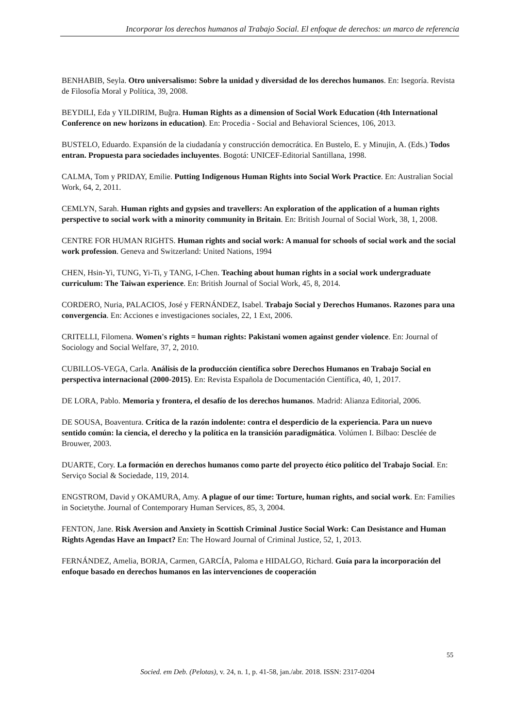Incorporar los derechos humanos al Trabajo Social. El enfoque de derechos: un marco de referencia
BENHABIB, Seyla. Otro universalismo: Sobre la unidad y diversidad de los derechos humanos. En: Isegoría. Revista de Filosofía Moral y Política, 39, 2008.
BEYDILI, Eda y YILDIRIM, Buğra. Human Rights as a dimension of Social Work Education (4th International Conference on new horizons in education). En: Procedia - Social and Behavioral Sciences, 106, 2013.
BUSTELO, Eduardo. Expansión de la ciudadanía y construcción democrática. En Bustelo, E. y Minujin, A. (Eds.) Todos entran. Propuesta para sociedades incluyentes. Bogotá: UNICEF-Editorial Santillana, 1998.
CALMA, Tom y PRIDAY, Emilie. Putting Indigenous Human Rights into Social Work Practice. En: Australian Social Work, 64, 2, 2011.
CEMLYN, Sarah. Human rights and gypsies and travellers: An exploration of the application of a human rights perspective to social work with a minority community in Britain. En: British Journal of Social Work, 38, 1, 2008.
CENTRE FOR HUMAN RIGHTS. Human rights and social work: A manual for schools of social work and the social work profession. Geneva and Switzerland: United Nations, 1994
CHEN, Hsin-Yi, TUNG, Yi-Ti, y TANG, I-Chen. Teaching about human rights in a social work undergraduate curriculum: The Taiwan experience. En: British Journal of Social Work, 45, 8, 2014.
CORDERO, Nuria, PALACIOS, José y FERNÁNDEZ, Isabel. Trabajo Social y Derechos Humanos. Razones para una convergencia. En: Acciones e investigaciones sociales, 22, 1 Ext, 2006.
CRITELLI, Filomena. Women's rights = human rights: Pakistani women against gender violence. En: Journal of Sociology and Social Welfare, 37, 2, 2010.
CUBILLOS-VEGA, Carla. Análisis de la producción científica sobre Derechos Humanos en Trabajo Social en perspectiva internacional (2000-2015). En: Revista Española de Documentación Científica, 40, 1, 2017.
DE LORA, Pablo. Memoria y frontera, el desafío de los derechos humanos. Madrid: Alianza Editorial, 2006.
DE SOUSA, Boaventura. Crítica de la razón indolente: contra el desperdicio de la experiencia. Para un nuevo sentido común: la ciencia, el derecho y la política en la transición paradigmática. Volúmen I. Bilbao: Desclée de Brouwer, 2003.
DUARTE, Cory. La formación en derechos humanos como parte del proyecto ético político del Trabajo Social. En: Serviço Social & Sociedade, 119, 2014.
ENGSTROM, David y OKAMURA, Amy. A plague of our time: Torture, human rights, and social work. En: Families in Societythe. Journal of Contemporary Human Services, 85, 3, 2004.
FENTON, Jane. Risk Aversion and Anxiety in Scottish Criminal Justice Social Work: Can Desistance and Human Rights Agendas Have an Impact? En: The Howard Journal of Criminal Justice, 52, 1, 2013.
FERNÁNDEZ, Amelia, BORJA, Carmen, GARCÍA, Paloma e HIDALGO, Richard. Guía para la incorporación del enfoque basado en derechos humanos en las intervenciones de cooperación
55
Socied. em Deb. (Pelotas), v. 24, n. 1, p. 41-58, jan./abr. 2018. ISSN: 2317-0204